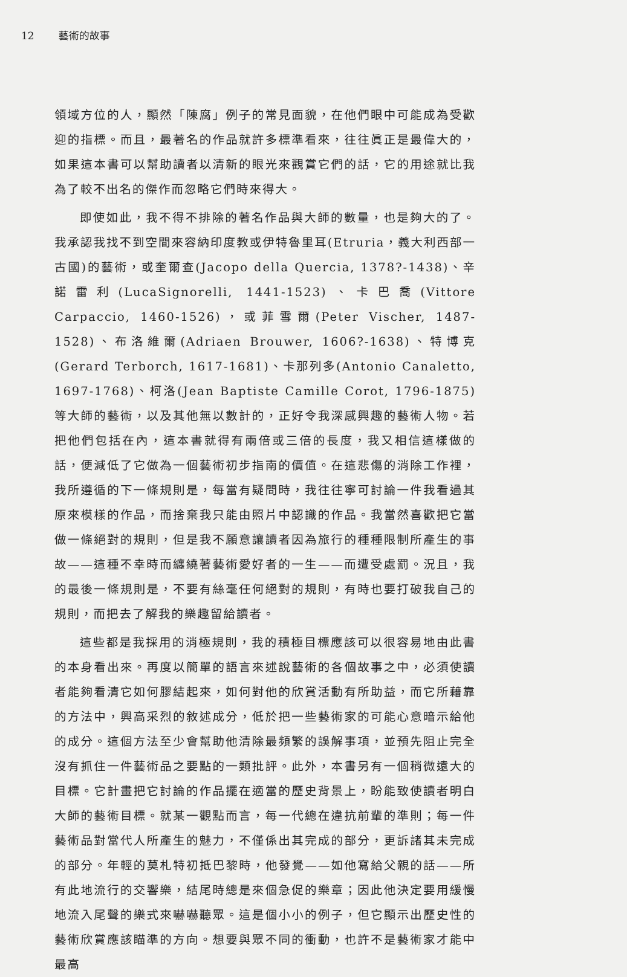12 藝術的故事
領域方位的人，顯然「陳腐」例子的常見面貌，在他們眼中可能成為受歡迎的指標。而且，最著名的作品就許多標準看來，往往眞正是最偉大的，如果這本書可以幫助讀者以清新的眼光來觀賞它們的話，它的用途就比我為了較不出名的傑作而忽略它們時來得大。
即使如此，我不得不排除的著名作品與大師的數量，也是夠大的了。我承認我找不到空間來容納印度教或伊特魯里耳(Etruria，義大利西部一古國)的藝術，或奎爾查(Jacopo della Quercia, 1378?-1438)、辛諾雷利(LucaSignorelli, 1441-1523)、卡巴喬(Vittore Carpaccio, 1460-1526)，或菲雪爾(Peter Vischer, 1487-1528)、布洛維爾(Adriaen Brouwer, 1606?-1638)、特博克(Gerard Terborch, 1617-1681)、卡那列多(Antonio Canaletto, 1697-1768)、柯洛(Jean Baptiste Camille Corot, 1796-1875)等大師的藝術，以及其他無以數計的，正好令我深感興趣的藝術人物。若把他們包括在內，這本書就得有兩倍或三倍的長度，我又相信這樣做的話，便減低了它做為一個藝術初步指南的價值。在這悲傷的消除工作裡，我所遵循的下一條規則是，每當有疑問時，我往往寧可討論一件我看過其原來模樣的作品，而捨棄我只能由照片中認識的作品。我當然喜歡把它當做一條絕對的規則，但是我不願意讓讀者因為旅行的種種限制所產生的事故——這種不幸時而纏繞著藝術愛好者的一生——而遭受處罰。況且，我的最後一條規則是，不要有絲毫任何絕對的規則，有時也要打破我自己的規則，而把去了解我的樂趣留給讀者。
這些都是我採用的消極規則，我的積極目標應該可以很容易地由此書的本身看出來。再度以簡單的語言來述說藝術的各個故事之中，必須使讀者能夠看清它如何膠結起來，如何對他的欣賞活動有所助益，而它所藉靠的方法中，興高采烈的敘述成分，低於把一些藝術家的可能心意暗示給他的成分。這個方法至少會幫助他清除最頻繁的誤解事項，並預先阻止完全沒有抓住一件藝術品之要點的一類批評。此外，本書另有一個稍微遠大的目標。它計畫把它討論的作品擺在適當的歷史背景上，盼能致使讀者明白大師的藝術目標。就某一觀點而言，每一代總在違抗前輩的準則；每一件藝術品對當代人所產生的魅力，不僅係出其完成的部分，更訴諸其未完成的部分。年輕的莫札特初抵巴黎時，他發覺——如他寫給父親的話——所有此地流行的交響樂，結尾時總是來個急促的樂章；因此他決定要用緩慢地流入尾聲的樂式來嚇嚇聽眾。這是個小小的例子，但它顯示出歷史性的藝術欣賞應該瞄準的方向。想要與眾不同的衝動，也許不是藝術家才能中最高